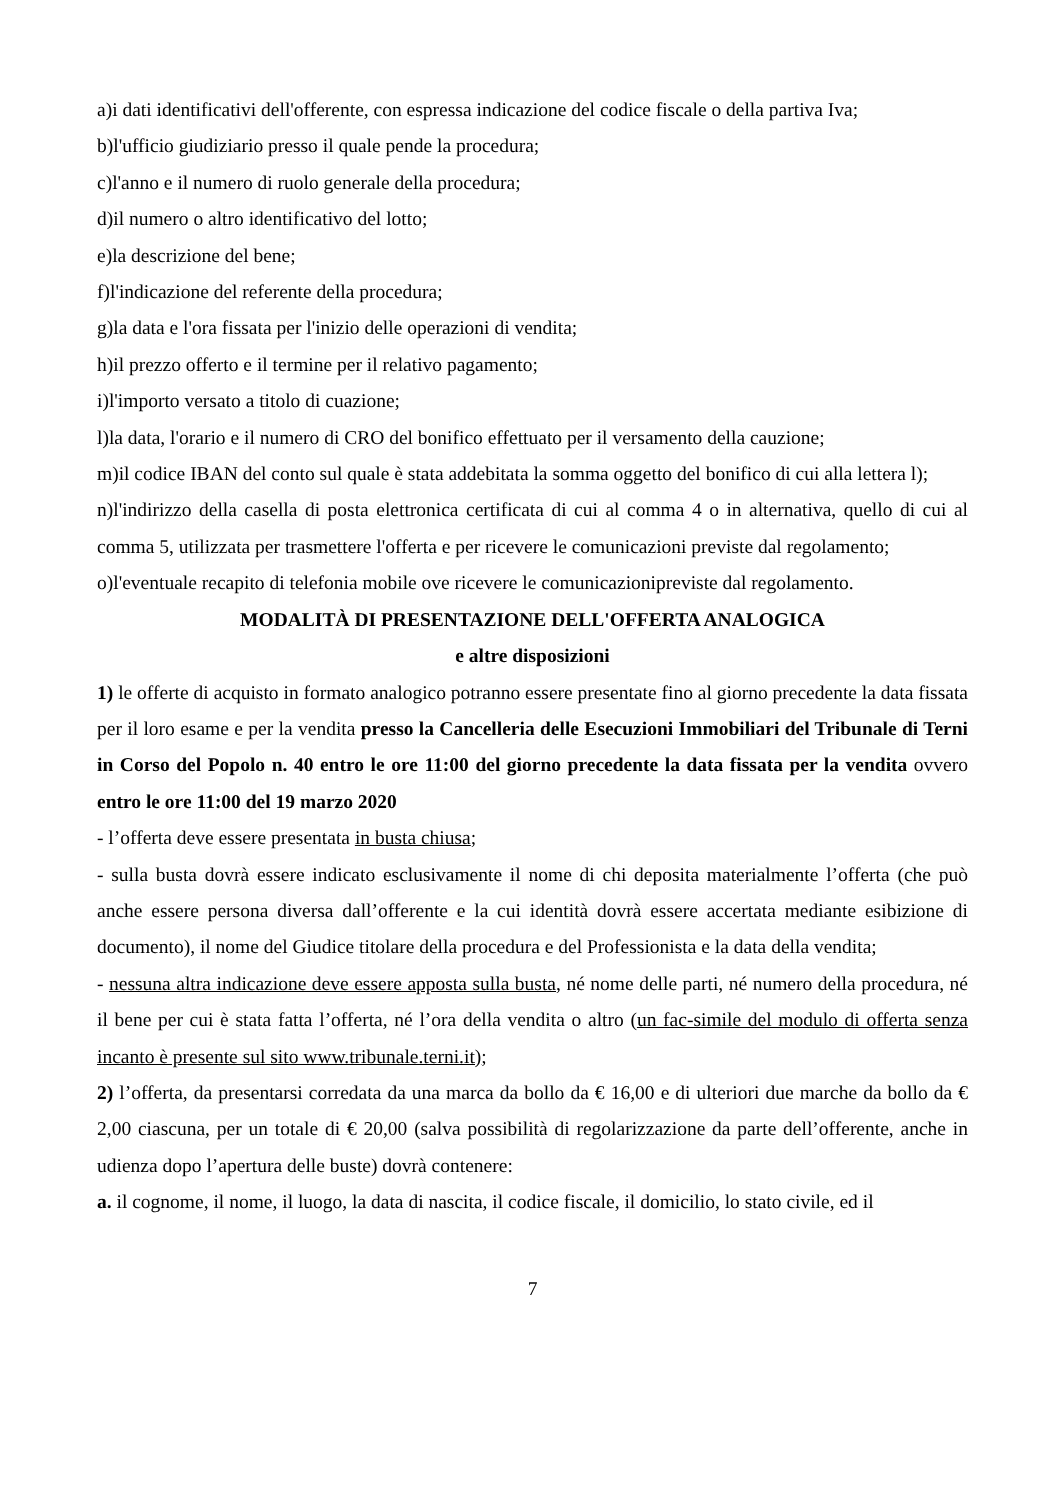a)i dati identificativi dell'offerente, con espressa indicazione del codice fiscale o della partiva Iva;
b)l'ufficio giudiziario presso il quale pende la procedura;
c)l'anno e il numero di ruolo generale della procedura;
d)il numero o altro identificativo del lotto;
e)la descrizione del bene;
f)l'indicazione del referente della procedura;
g)la data e l'ora fissata per l'inizio delle operazioni di vendita;
h)il prezzo offerto e il termine per il relativo pagamento;
i)l'importo versato a titolo di cuazione;
l)la data, l'orario e il numero di CRO del bonifico effettuato per il versamento della cauzione;
m)il codice IBAN del conto sul quale è stata addebitata la somma oggetto del bonifico di cui alla lettera l);
n)l'indirizzo della casella di posta elettronica certificata di cui al comma 4 o in alternativa, quello di cui al comma 5, utilizzata per trasmettere l'offerta e per ricevere le comunicazioni previste dal regolamento;
o)l'eventuale recapito di telefonia mobile ove ricevere le comunicazionipreviste dal regolamento.
MODALITÀ DI PRESENTAZIONE DELL'OFFERTA ANALOGICA
e altre disposizioni
1) le offerte di acquisto in formato analogico potranno essere presentate fino al giorno precedente la data fissata per il loro esame e per la vendita presso la Cancelleria delle Esecuzioni Immobiliari del Tribunale di Terni in Corso del Popolo n. 40 entro le ore 11:00 del giorno precedente la data fissata per la vendita ovvero entro le ore 11:00 del 19 marzo 2020
- l’offerta deve essere presentata in busta chiusa;
- sulla busta dovrà essere indicato esclusivamente il nome di chi deposita materialmente l’offerta (che può anche essere persona diversa dall’offerente e la cui identità dovrà essere accertata mediante esibizione di documento), il nome del Giudice titolare della procedura e del Professionista e la data della vendita;
- nessuna altra indicazione deve essere apposta sulla busta, né nome delle parti, né numero della procedura, né il bene per cui è stata fatta l’offerta, né l’ora della vendita o altro (un fac-simile del modulo di offerta senza incanto è presente sul sito www.tribunale.terni.it);
2) l’offerta, da presentarsi corredata da una marca da bollo da € 16,00 e di ulteriori due marche da bollo da € 2,00 ciascuna, per un totale di € 20,00 (salva possibilità di regolarizzazione da parte dell’offerente, anche in udienza dopo l’apertura delle buste) dovrà contenere:
a. il cognome, il nome, il luogo, la data di nascita, il codice fiscale, il domicilio, lo stato civile, ed il
7